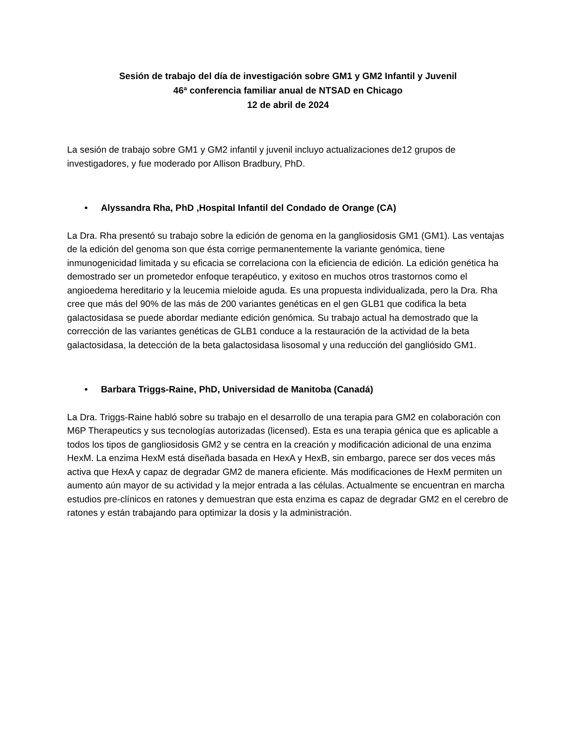Sesión de trabajo del día de investigación sobre GM1 y GM2 Infantil y Juvenil
46ª conferencia familiar anual de NTSAD en Chicago
12 de abril de 2024
La sesión de trabajo sobre GM1 y GM2 infantil y juvenil incluyo actualizaciones de12 grupos de investigadores, y fue moderado por Allison Bradbury, PhD.
• Alyssandra Rha, PhD ,Hospital Infantil del Condado de Orange (CA)
La Dra. Rha presentó su trabajo sobre la edición de genoma en la gangliosidosis GM1 (GM1). Las ventajas de la edición del genoma son que ésta corrige permanentemente la variante genómica, tiene inmunogenicidad limitada y su eficacia se correlaciona con la eficiencia de edición. La edición genética ha demostrado ser un prometedor enfoque terapéutico, y exitoso en muchos otros trastornos como el angioedema hereditario y la leucemia mieloide aguda. Es una propuesta individualizada, pero la Dra. Rha cree que más del 90% de las más de 200 variantes genéticas en el gen GLB1 que codifica la beta galactosidasa se puede abordar mediante edición genómica. Su trabajo actual ha demostrado que la corrección de las variantes genéticas de GLB1 conduce a la restauración de la actividad de la beta galactosidasa, la detección de la beta galactosidasa lisosomal y una reducción del gangliósido GM1.
• Barbara Triggs-Raine, PhD, Universidad de Manitoba (Canadá)
La Dra. Triggs-Raine habló sobre su trabajo en el desarrollo de una terapia para GM2 en colaboración con M6P Therapeutics y sus tecnologías autorizadas (licensed). Esta es una terapia génica que es aplicable a todos los tipos de gangliosidosis GM2 y se centra en la creación y modificación adicional de una enzima HexM. La enzima HexM está diseñada basada en HexA y HexB, sin embargo, parece ser dos veces más activa que HexA y capaz de degradar GM2 de manera eficiente. Más modificaciones de HexM permiten un aumento aún mayor de su actividad y la mejor entrada a las células. Actualmente se encuentran en marcha estudios pre-clínicos en ratones y demuestran que esta enzima es capaz de degradar GM2 en el cerebro de ratones y están trabajando para optimizar la dosis y la administración.